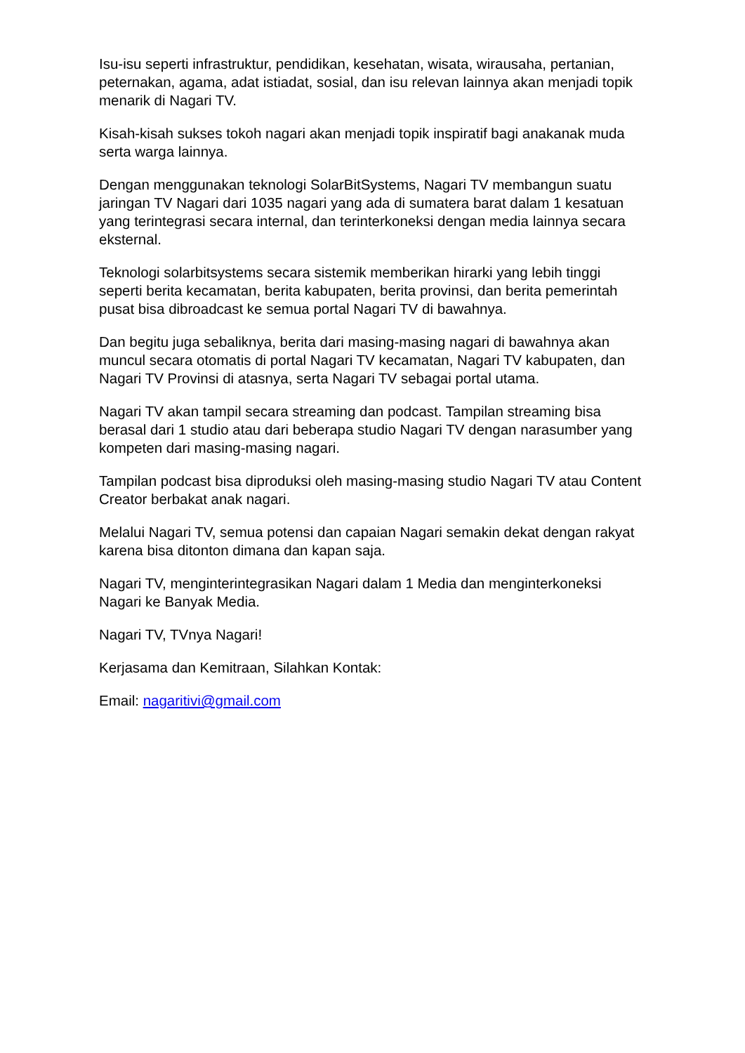Isu-isu seperti infrastruktur, pendidikan, kesehatan, wisata, wirausaha, pertanian, peternakan, agama, adat istiadat, sosial, dan isu relevan lainnya akan menjadi topik menarik di Nagari TV.
Kisah-kisah sukses tokoh nagari akan menjadi topik inspiratif bagi anakanak muda serta warga lainnya.
Dengan menggunakan teknologi SolarBitSystems, Nagari TV membangun suatu jaringan TV Nagari dari 1035 nagari yang ada di sumatera barat dalam 1 kesatuan yang terintegrasi secara internal, dan terinterkoneksi dengan media lainnya secara eksternal.
Teknologi solarbitsystems secara sistemik memberikan hirarki yang lebih tinggi seperti berita kecamatan, berita kabupaten, berita provinsi, dan berita pemerintah pusat bisa dibroadcast ke semua portal Nagari TV di bawahnya.
Dan begitu juga sebaliknya, berita dari masing-masing nagari di bawahnya akan muncul secara otomatis di portal Nagari TV kecamatan, Nagari TV kabupaten, dan Nagari TV Provinsi di atasnya, serta Nagari TV sebagai portal utama.
Nagari TV akan tampil secara streaming dan podcast. Tampilan streaming bisa berasal dari 1 studio atau dari beberapa studio Nagari TV dengan narasumber yang kompeten dari masing-masing nagari.
Tampilan podcast bisa diproduksi oleh masing-masing studio Nagari TV atau Content Creator berbakat anak nagari.
Melalui Nagari TV, semua potensi dan capaian Nagari semakin dekat dengan rakyat karena bisa ditonton dimana dan kapan saja.
Nagari TV, menginterintegrasikan Nagari dalam 1 Media dan menginterkoneksi Nagari ke Banyak Media.
Nagari TV, TVnya Nagari!
Kerjasama dan Kemitraan, Silahkan Kontak:
Email: nagaritivi@gmail.com